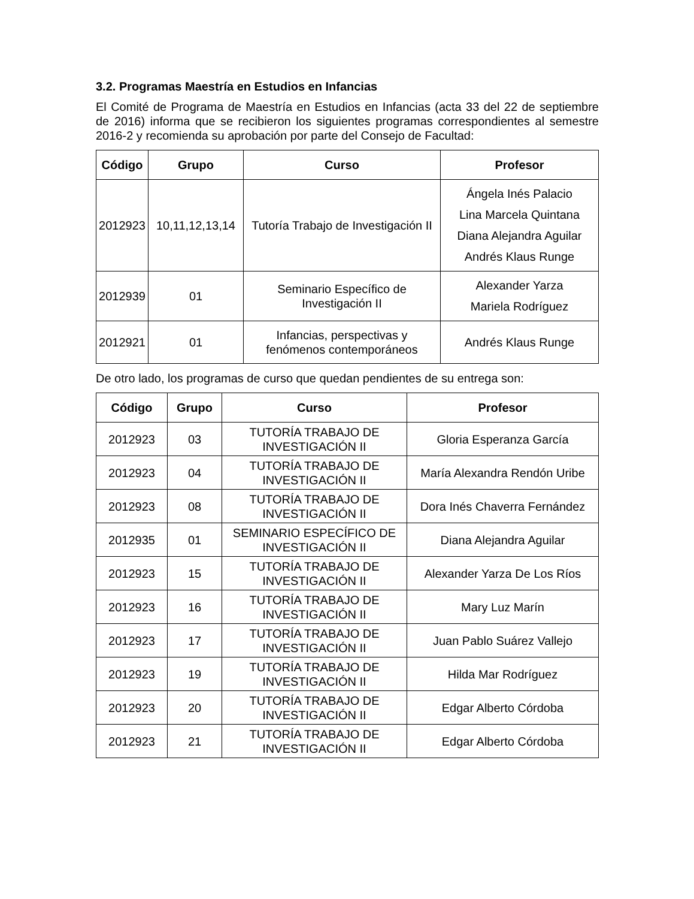3.2. Programas Maestría en Estudios en Infancias
El Comité de Programa de Maestría en Estudios en Infancias (acta 33 del 22 de septiembre de 2016) informa que se recibieron los siguientes programas correspondientes al semestre 2016-2 y recomienda su aprobación por parte del Consejo de Facultad:
| Código | Grupo | Curso | Profesor |
| --- | --- | --- | --- |
| 2012923 | 10,11,12,13,14 | Tutoría Trabajo de Investigación II | Ángela Inés Palacio Lina Marcela Quintana Diana Alejandra Aguilar Andrés Klaus Runge |
| 2012939 | 01 | Seminario Específico de Investigación II | Alexander Yarza Mariela Rodríguez |
| 2012921 | 01 | Infancias, perspectivas y fenómenos contemporáneos | Andrés Klaus Runge |
De otro lado, los programas de curso que quedan pendientes de su entrega son:
| Código | Grupo | Curso | Profesor |
| --- | --- | --- | --- |
| 2012923 | 03 | TUTORÍA TRABAJO DE INVESTIGACIÓN II | Gloria Esperanza García |
| 2012923 | 04 | TUTORÍA TRABAJO DE INVESTIGACIÓN II | María Alexandra Rendón Uribe |
| 2012923 | 08 | TUTORÍA TRABAJO DE INVESTIGACIÓN II | Dora Inés Chaverra Fernández |
| 2012935 | 01 | SEMINARIO ESPECÍFICO DE INVESTIGACIÓN II | Diana Alejandra Aguilar |
| 2012923 | 15 | TUTORÍA TRABAJO DE INVESTIGACIÓN II | Alexander Yarza De Los Ríos |
| 2012923 | 16 | TUTORÍA TRABAJO DE INVESTIGACIÓN II | Mary Luz Marín |
| 2012923 | 17 | TUTORÍA TRABAJO DE INVESTIGACIÓN II | Juan Pablo Suárez Vallejo |
| 2012923 | 19 | TUTORÍA TRABAJO DE INVESTIGACIÓN II | Hilda Mar Rodríguez |
| 2012923 | 20 | TUTORÍA TRABAJO DE INVESTIGACIÓN II | Edgar Alberto Córdoba |
| 2012923 | 21 | TUTORÍA TRABAJO DE INVESTIGACIÓN II | Edgar Alberto Córdoba |